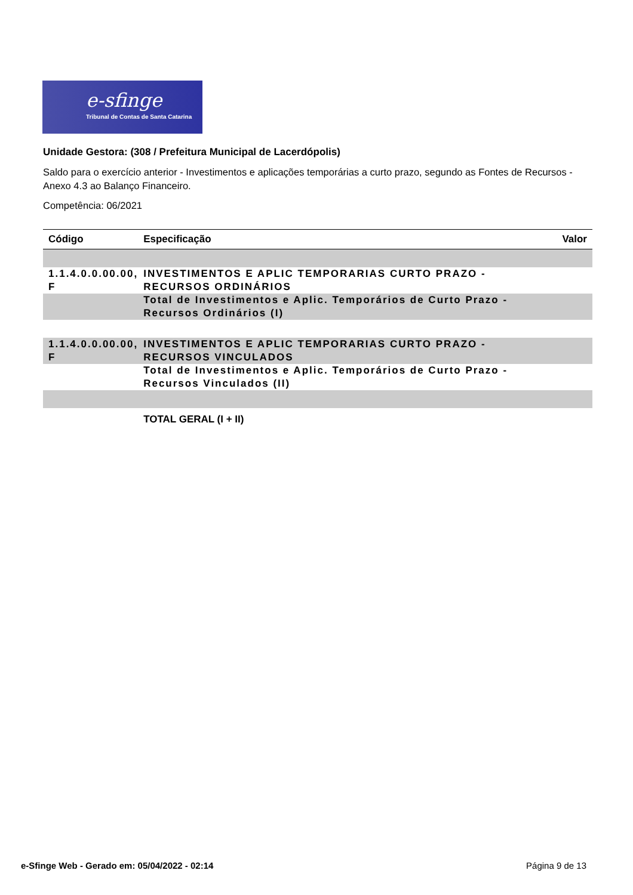e-sfinge
Tribunal de Contas de Santa Catarina
Unidade Gestora: (308 / Prefeitura Municipal de Lacerdópolis)
Saldo para o exercício anterior - Investimentos e aplicações temporárias a curto prazo, segundo as Fontes de Recursos - Anexo 4.3 ao Balanço Financeiro.
Competência: 06/2021
| Código | Especificação | Valor |
| --- | --- | --- |
| 1.1.4.0.0.00.00, F | INVESTIMENTOS E APLIC TEMPORARIAS CURTO PRAZO - RECURSOS ORDINÁRIOS | |
| | Total de Investimentos e Aplic. Temporários de Curto Prazo - Recursos Ordinários (I) | |
| 1.1.4.0.0.00.00, F | INVESTIMENTOS E APLIC TEMPORARIAS CURTO PRAZO - RECURSOS VINCULADOS | |
| | Total de Investimentos e Aplic. Temporários de Curto Prazo - Recursos Vinculados (II) | |
| | TOTAL GERAL (I + II) | |
e-Sfinge Web - Gerado em: 05/04/2022 - 02:14 Página 9 de 13